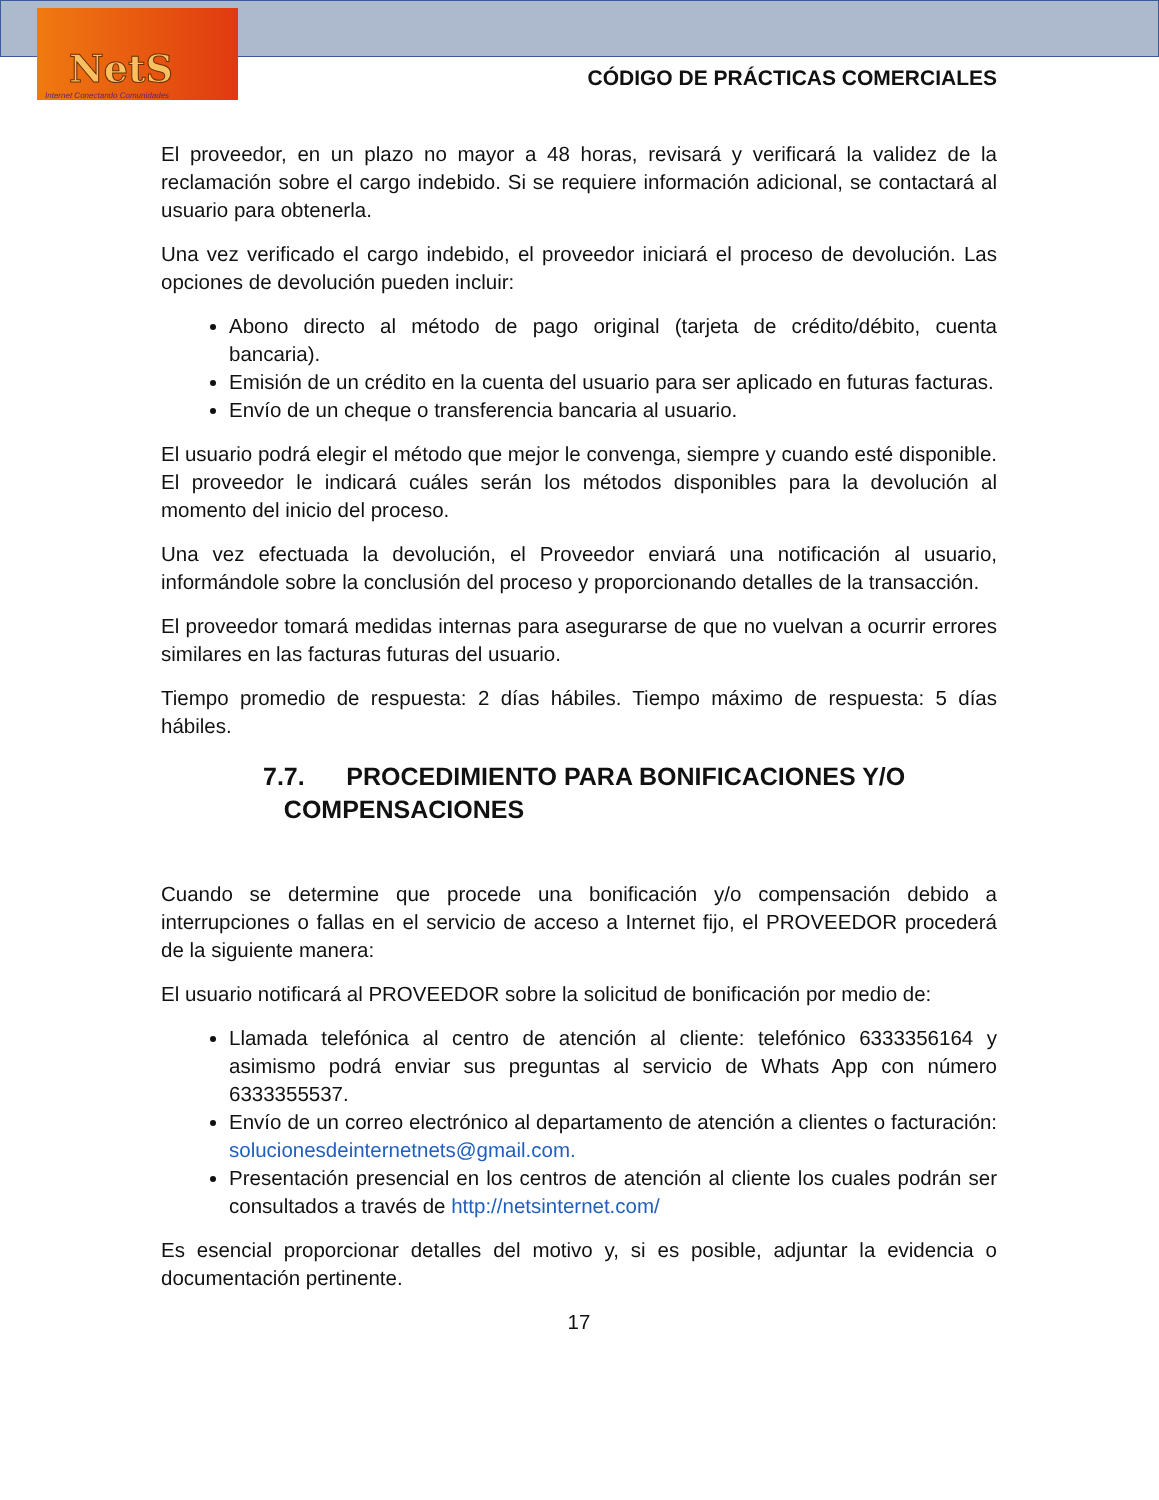NetS
Internet Conectando Comunidades
CÓDIGO DE PRÁCTICAS COMERCIALES
El proveedor, en un plazo no mayor a 48 horas, revisará y verificará la validez de la reclamación sobre el cargo indebido. Si se requiere información adicional, se contactará al usuario para obtenerla.
Una vez verificado el cargo indebido, el proveedor iniciará el proceso de devolución. Las opciones de devolución pueden incluir:
Abono directo al método de pago original (tarjeta de crédito/débito, cuenta bancaria).
Emisión de un crédito en la cuenta del usuario para ser aplicado en futuras facturas.
Envío de un cheque o transferencia bancaria al usuario.
El usuario podrá elegir el método que mejor le convenga, siempre y cuando esté disponible. El proveedor le indicará cuáles serán los métodos disponibles para la devolución al momento del inicio del proceso.
Una vez efectuada la devolución, el Proveedor enviará una notificación al usuario, informándole sobre la conclusión del proceso y proporcionando detalles de la transacción.
El proveedor tomará medidas internas para asegurarse de que no vuelvan a ocurrir errores similares en las facturas futuras del usuario.
Tiempo promedio de respuesta: 2 días hábiles. Tiempo máximo de respuesta: 5 días hábiles.
7.7. PROCEDIMIENTO PARA BONIFICACIONES Y/O
COMPENSACIONES
Cuando se determine que procede una bonificación y/o compensación debido a interrupciones o fallas en el servicio de acceso a Internet fijo, el PROVEEDOR procederá de la siguiente manera:
El usuario notificará al PROVEEDOR sobre la solicitud de bonificación por medio de:
Llamada telefónica al centro de atención al cliente: telefónico 6333356164 y asimismo podrá enviar sus preguntas al servicio de Whats App con número 6333355537.
Envío de un correo electrónico al departamento de atención a clientes o facturación: solucionesdeinternetnets@gmail.com.
Presentación presencial en los centros de atención al cliente los cuales podrán ser consultados a través de http://netsinternet.com/
Es esencial proporcionar detalles del motivo y, si es posible, adjuntar la evidencia o documentación pertinente.
17